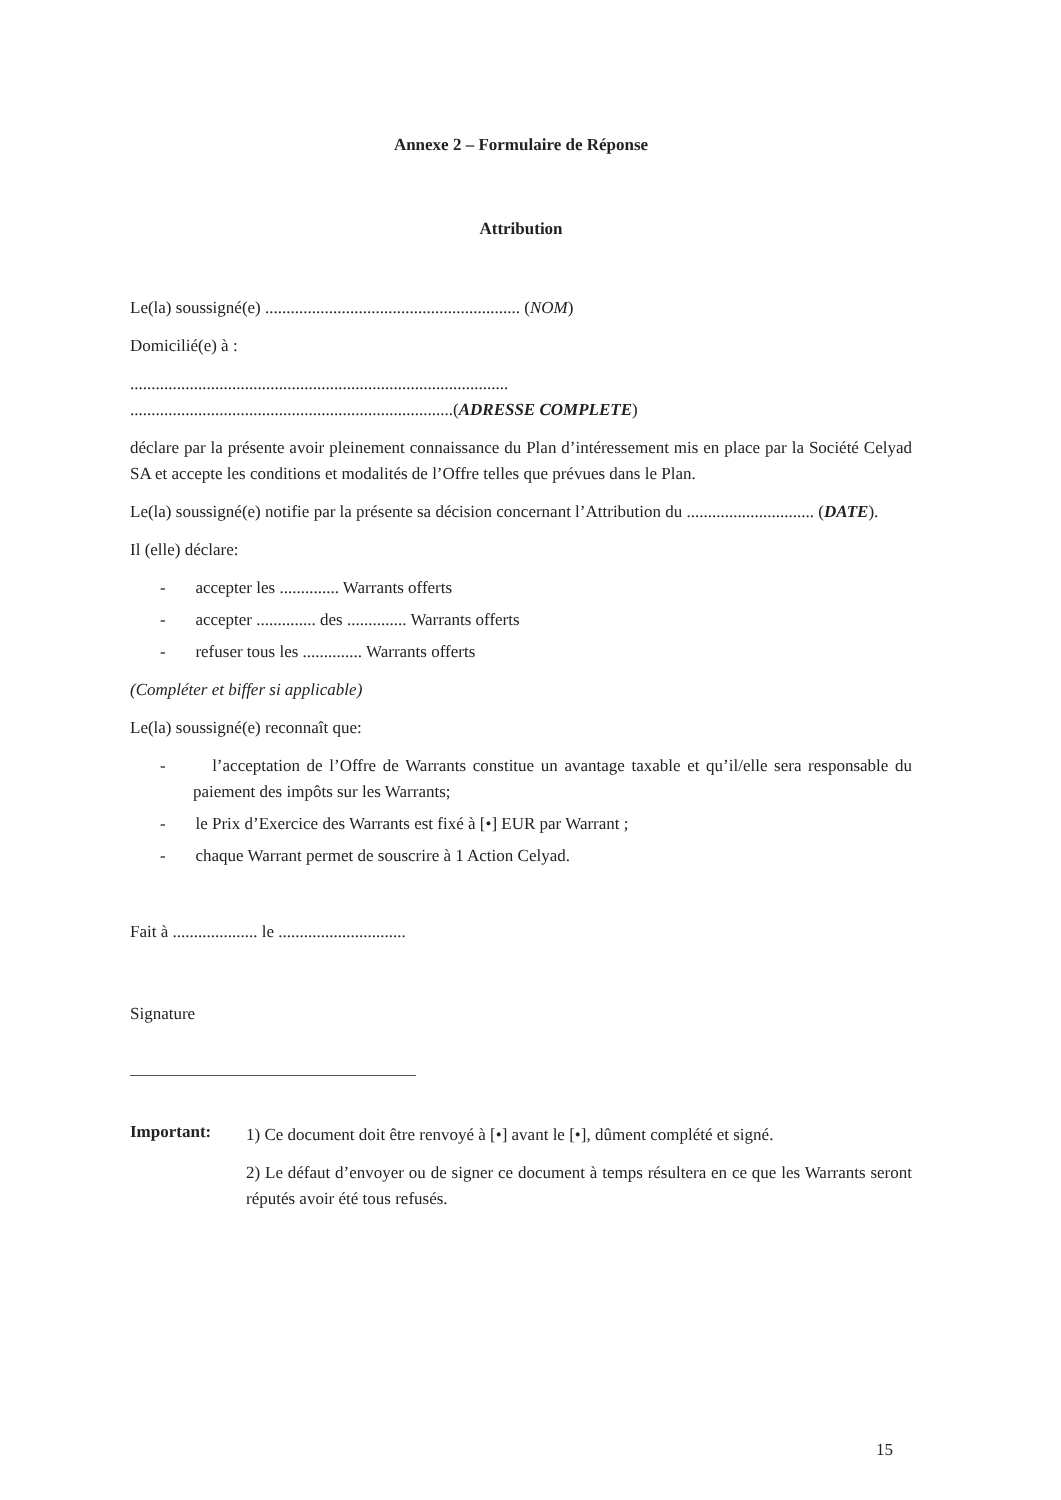Annexe 2 – Formulaire de Réponse
Attribution
Le(la) soussigné(e) ............................................................ (NOM)
Domicilié(e) à :
.........................................................................................
............................................................................(ADRESSE COMPLETE)
déclare par la présente avoir pleinement connaissance du Plan d’intéressement mis en place par la Société Celyad SA et accepte les conditions et modalités de l’Offre telles que prévues dans le Plan.
Le(la) soussigné(e) notifie par la présente sa décision concernant l’Attribution du .............................. (DATE).
Il (elle) déclare:
- accepter les .............. Warrants offerts
- accepter .............. des .............. Warrants offerts
- refuser tous les .............. Warrants offerts
(Compléter et biffer si applicable)
Le(la) soussigné(e) reconnaît que:
- l’acceptation de l’Offre de Warrants constitue un avantage taxable et qu’il/elle sera responsable du paiement des impôts sur les Warrants;
- le Prix d’Exercice des Warrants est fixé à [•] EUR par Warrant ;
- chaque Warrant permet de souscrire à 1 Action Celyad.
Fait à .................... le ..............................
Signature
Important:
1) Ce document doit être renvoyé à [•] avant le [•], dûment complété et signé.
2) Le défaut d’envoyer ou de signer ce document à temps résultera en ce que les Warrants seront réputés avoir été tous refusés.
15